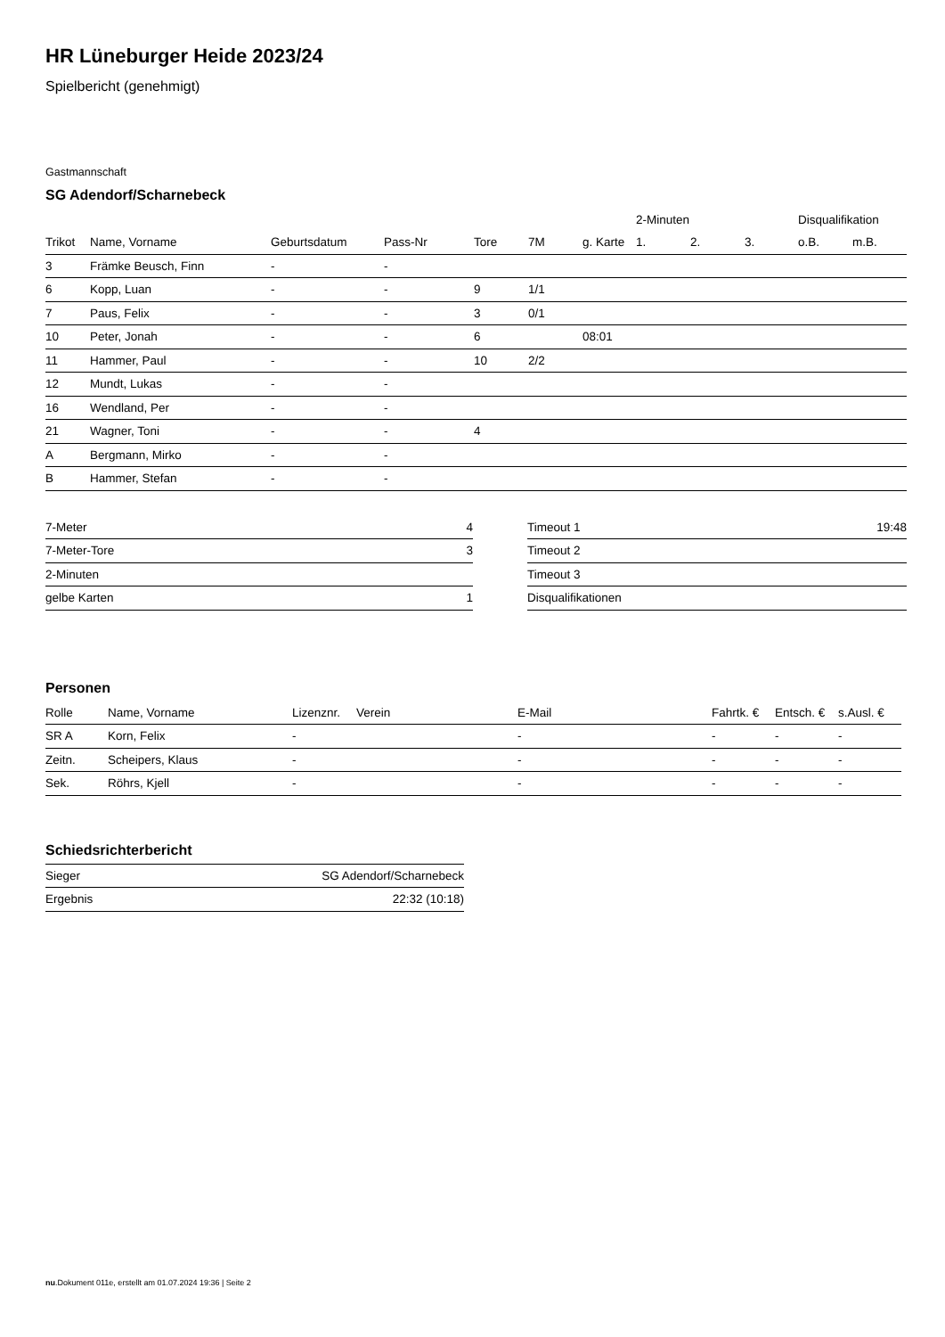HR Lüneburger Heide 2023/24
Spielbericht (genehmigt)
Gastmannschaft
SG Adendorf/Scharnebeck
| | | | | | | | 2-Minuten | | | Disqualifikation | |
| Trikot | Name, Vorname | Geburtsdatum | Pass-Nr | Tore | 7M | g. Karte | 1. | 2. | 3. | o.B. | m.B. |
| 3 | Främke Beusch, Finn | - | - | | | | | | | | |
| 6 | Kopp, Luan | - | - | 9 | 1/1 | | | | | | |
| 7 | Paus, Felix | - | - | 3 | 0/1 | | | | | | |
| 10 | Peter, Jonah | - | - | 6 | | 08:01 | | | | | |
| 11 | Hammer, Paul | - | - | 10 | 2/2 | | | | | | |
| 12 | Mundt, Lukas | - | - | | | | | | | | |
| 16 | Wendland, Per | - | - | | | | | | | | |
| 21 | Wagner, Toni | - | - | 4 | | | | | | | |
| A | Bergmann, Mirko | - | - | | | | | | | | |
| B | Hammer, Stefan | - | - | | | | | | | | |
| 7-Meter | 4 |
| 7-Meter-Tore | 3 |
| 2-Minuten | |
| gelbe Karten | 1 |
| Timeout 1 | 19:48 |
| Timeout 2 | |
| Timeout 3 | |
| Disqualifikationen | |
Personen
| Rolle | Name, Vorname | Lizenznr. | Verein | E-Mail | Fahrtk. € | Entsch. € | s.Ausl. € |
| --- | --- | --- | --- | --- | --- | --- | --- |
| SR A | Korn, Felix | - | | - | - | - | - |
| Zeitn. | Scheipers, Klaus | - | | - | - | - | - |
| Sek. | Röhrs, Kjell | - | | - | - | - | - |
Schiedsrichterbericht
| Sieger | SG Adendorf/Scharnebeck |
| Ergebnis | 22:32 (10:18) |
nu.Dokument 011e, erstellt am 01.07.2024 19:36 | Seite 2